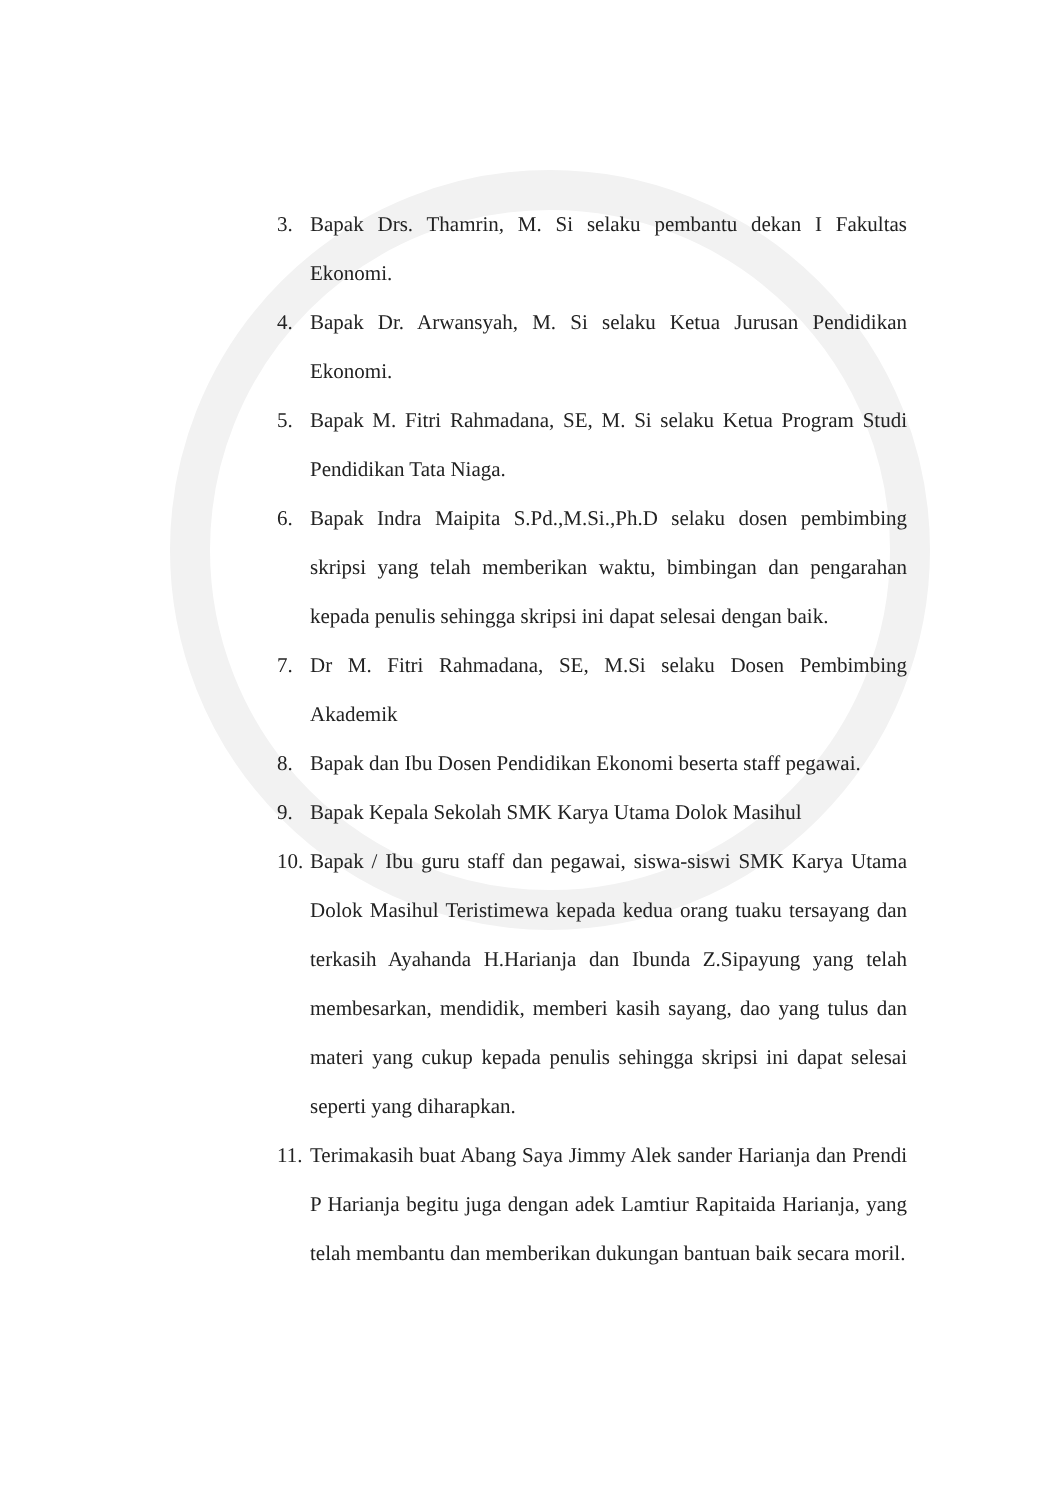3. Bapak Drs. Thamrin, M. Si selaku pembantu dekan I Fakultas Ekonomi.
4. Bapak Dr. Arwansyah, M. Si selaku Ketua Jurusan Pendidikan Ekonomi.
5. Bapak M. Fitri Rahmadana, SE, M. Si selaku Ketua Program Studi Pendidikan Tata Niaga.
6. Bapak Indra Maipita S.Pd.,M.Si.,Ph.D selaku dosen pembimbing skripsi yang telah memberikan waktu, bimbingan dan pengarahan kepada penulis sehingga skripsi ini dapat selesai dengan baik.
7. Dr M. Fitri Rahmadana, SE, M.Si selaku Dosen Pembimbing Akademik
8. Bapak dan Ibu Dosen Pendidikan Ekonomi beserta staff pegawai.
9. Bapak Kepala Sekolah SMK Karya Utama Dolok Masihul
10. Bapak / Ibu guru staff dan pegawai, siswa-siswi SMK Karya Utama Dolok Masihul Teristimewa kepada kedua orang tuaku tersayang dan terkasih Ayahanda H.Harianja dan Ibunda Z.Sipayung yang telah membesarkan, mendidik, memberi kasih sayang, dao yang tulus dan materi yang cukup kepada penulis sehingga skripsi ini dapat selesai seperti yang diharapkan.
11. Terimakasih buat Abang Saya Jimmy Alek sander Harianja dan Prendi P Harianja begitu juga dengan adek Lamtiur Rapitaida Harianja, yang telah membantu dan memberikan dukungan bantuan baik secara moril.